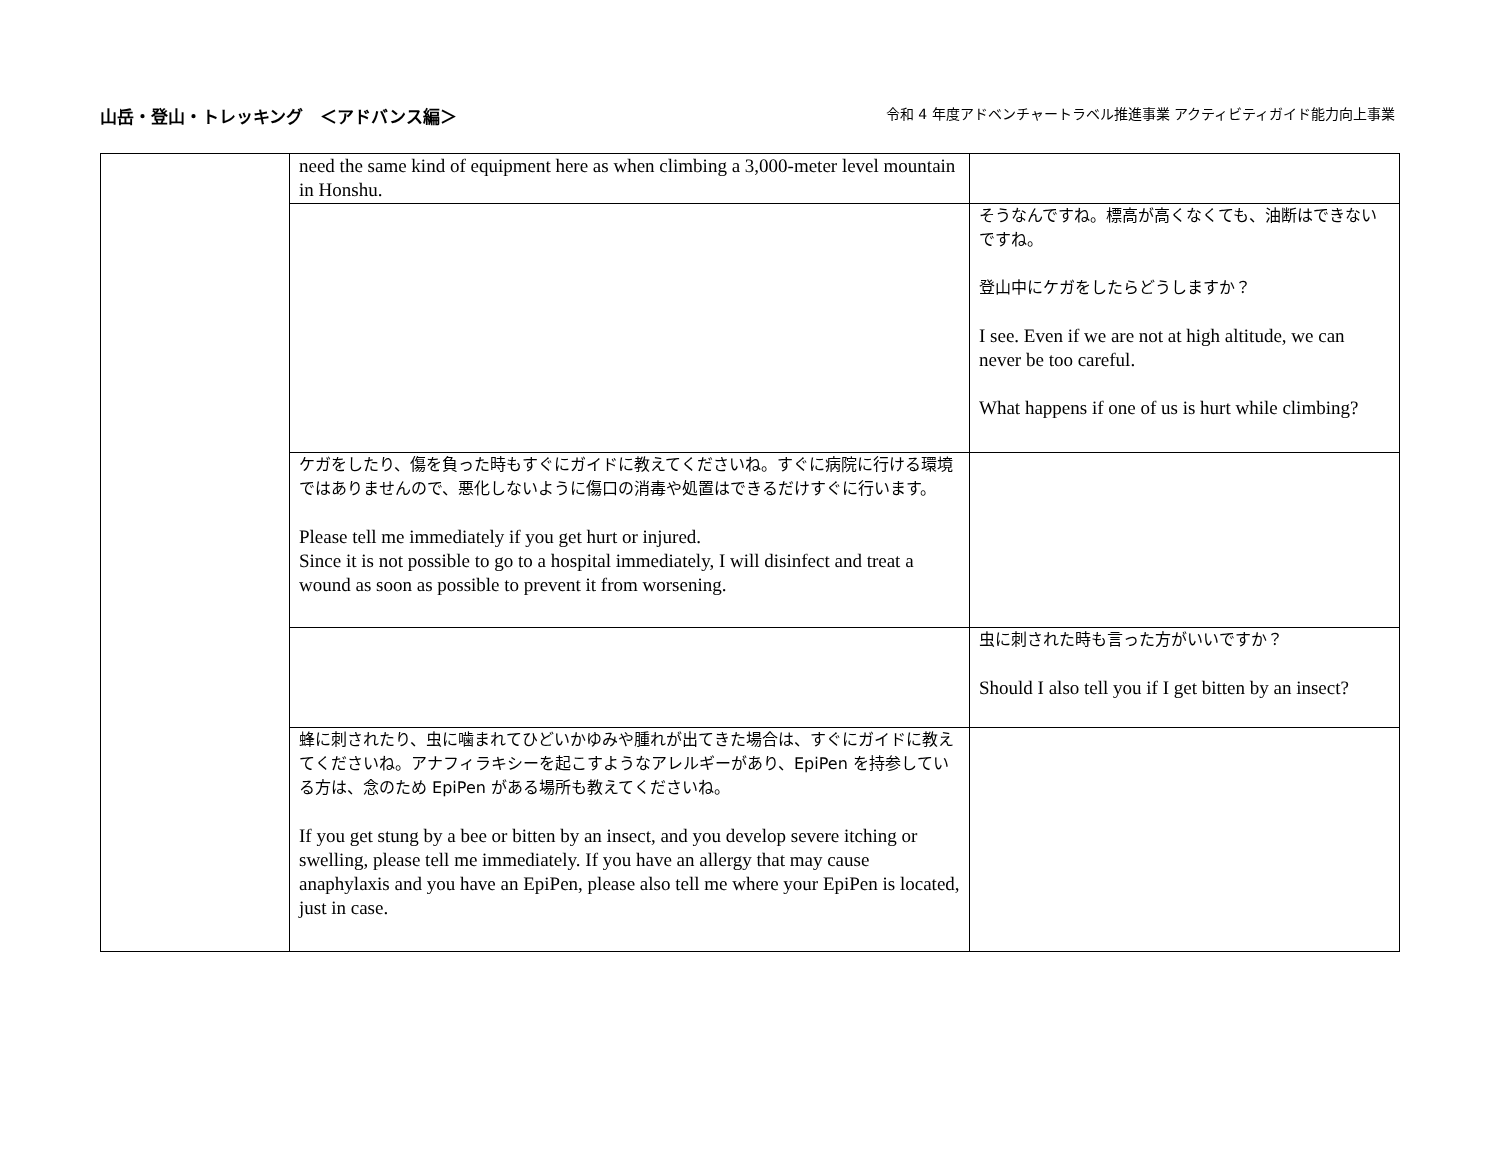山岳・登山・トレッキング　＜アドバンス編＞
令和 4 年度アドベンチャートラベル推進事業 アクティビティガイド能力向上事業
| | need the same kind of equipment here as when climbing a 3,000-meter level mountain in Honshu. | |
| | | そうなんですね。標高が高くなくても、油断はできないですね。 登山中にケガをしたらどうしますか？ I see. Even if we are not at high altitude, we can never be too careful. What happens if one of us is hurt while climbing? |
| | ケガをしたり、傷を負った時もすぐにガイドに教えてくださいね。すぐに病院に行ける環境ではありませんので、悪化しないように傷口の消毒や処置はできるだけすぐに行います。 Please tell me immediately if you get hurt or injured. Since it is not possible to go to a hospital immediately, I will disinfect and treat a wound as soon as possible to prevent it from worsening. | |
| | | 虫に刺された時も言った方がいいですか？ Should I also tell you if I get bitten by an insect? |
| | 蜂に刺されたり、虫に噛まれてひどいかゆみや腫れが出てきた場合は、すぐにガイドに教えてくださいね。アナフィラキシーを起こすようなアレルギーがあり、EpiPen を持参している方は、念のため EpiPen がある場所も教えてくださいね。 If you get stung by a bee or bitten by an insect, and you develop severe itching or swelling, please tell me immediately. If you have an allergy that may cause anaphylaxis and you have an EpiPen, please also tell me where your EpiPen is located, just in case. | |